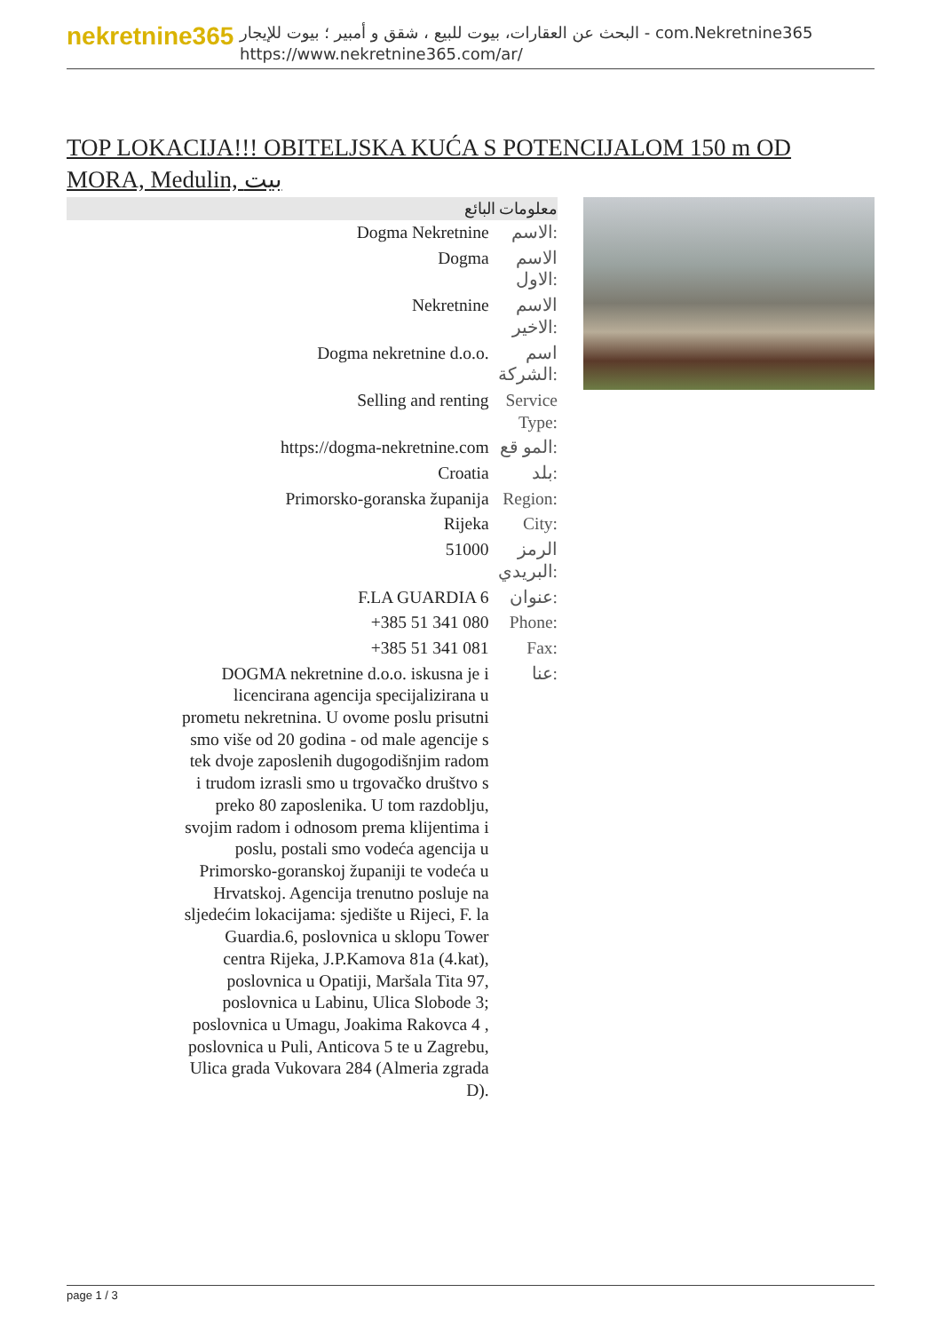nekretnine365
البحث عن العقارات، بيوت للبيع ، شقق و أمبير ؛ بيوت للإيجار - com.Nekretnine365
https://www.nekretnine365.com/ar/
TOP LOKACIJA!!! OBITELJSKA KUĆA S POTENCIJALOM 150 m OD MORA, Medulin, بيت
معلومات البائع
| Dogma Nekretnine | الاسم: |
| Dogma | الاسم الاول: |
| Nekretnine | الاسم الاخير: |
| Dogma nekretnine d.o.o. | اسم الشركة: |
| Selling and renting | Service Type: |
| https://dogma-nekretnine.com | المو قع: |
| Croatia | بلد: |
| Primorsko-goranska županija | Region: |
| Rijeka | City: |
| 51000 | الرمز البريدي: |
| F.LA GUARDIA 6 | عنوان: |
| +385 51 341 080 | Phone: |
| +385 51 341 081 | Fax: |
| DOGMA nekretnine d.o.o. iskusna je i licencirana agencija specijalizirana u prometu nekretnina. U ovome poslu prisutni smo više od 20 godina - od male agencije s tek dvoje zaposlenih dugogodišnjim radom i trudom izrasli smo u trgovačko društvo s preko 80 zaposlenika. U tom razdoblju, svojim radom i odnosom prema klijentima i poslu, postali smo vodeća agencija u Primorsko-goranskoj županiji te vodeća u Hrvatskoj. Agencija trenutno posluje na sljedećim lokacijama: sjedište u Rijeci, F. la Guardia.6, poslovnica u sklopu Tower centra Rijeka, J.P.Kamova 81a (4.kat), poslovnica u Opatiji, Maršala Tita 97, poslovnica u Labinu, Ulica Slobode 3; poslovnica u Umagu, Joakima Rakovca 4 , poslovnica u Puli, Anticova 5 te u Zagrebu, Ulica grada Vukovara 284 (Almeria zgrada D). | عنا: |
page 1 / 3